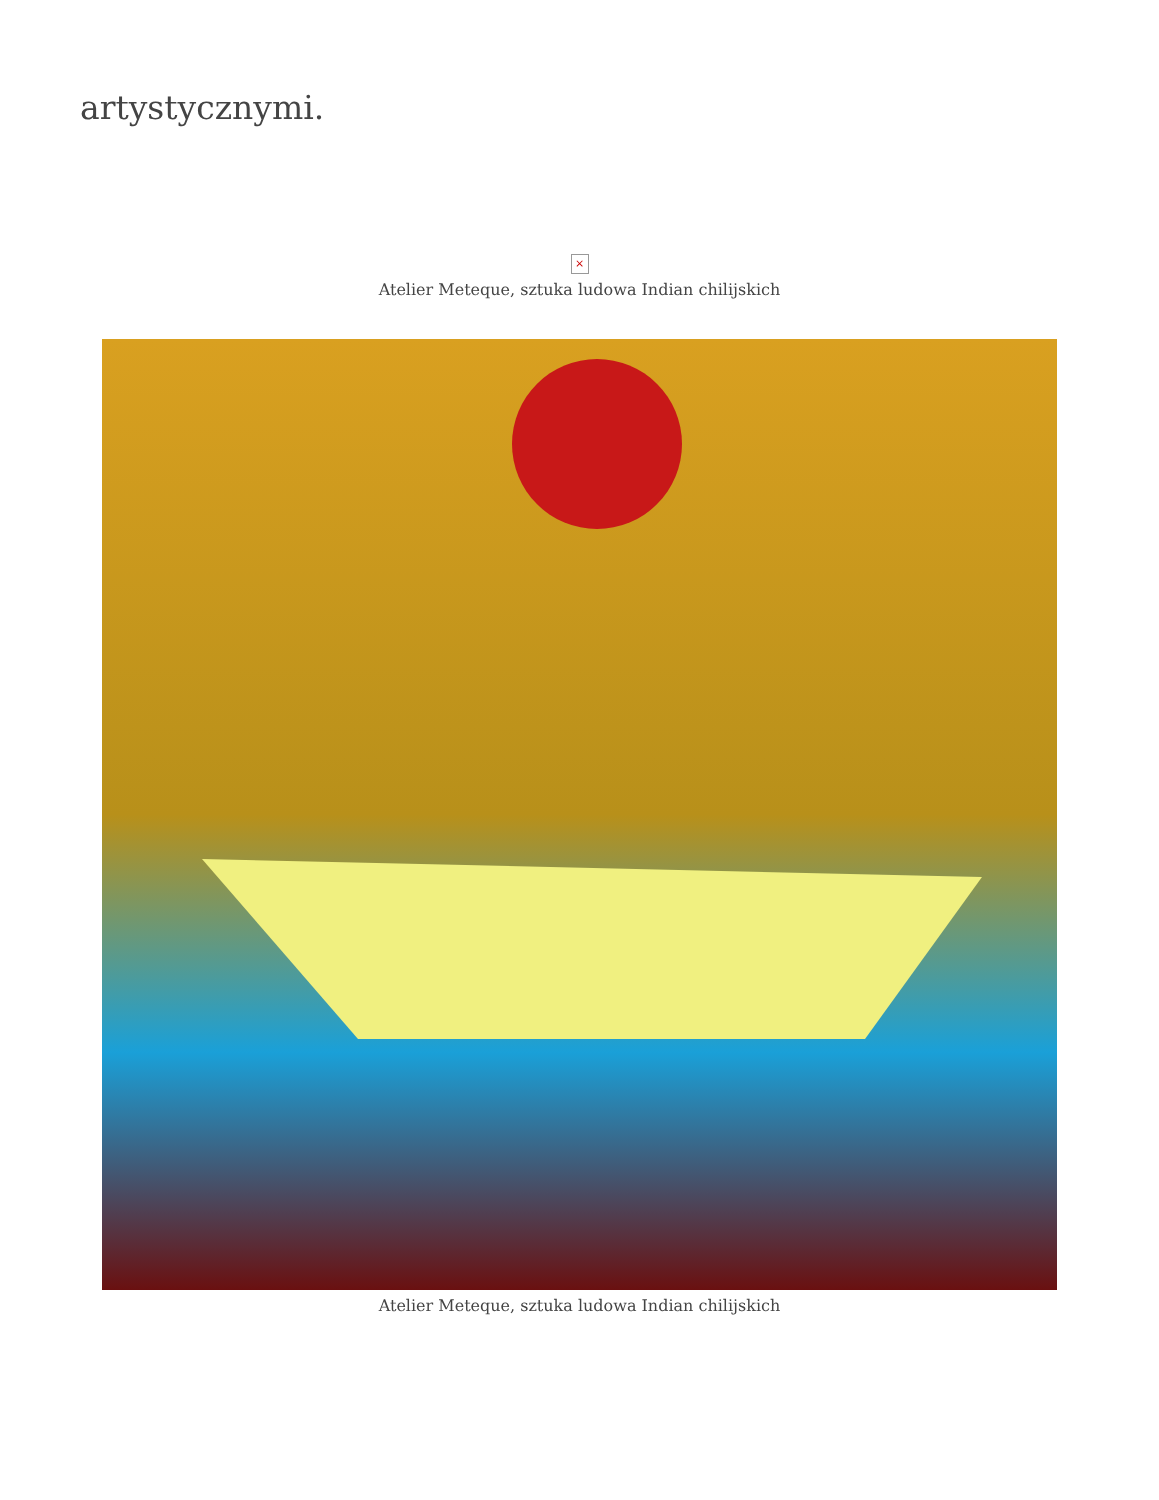artystycznymi.
×
Atelier Meteque, sztuka ludowa Indian chilijskich
Atelier Meteque, sztuka ludowa Indian chilijskich